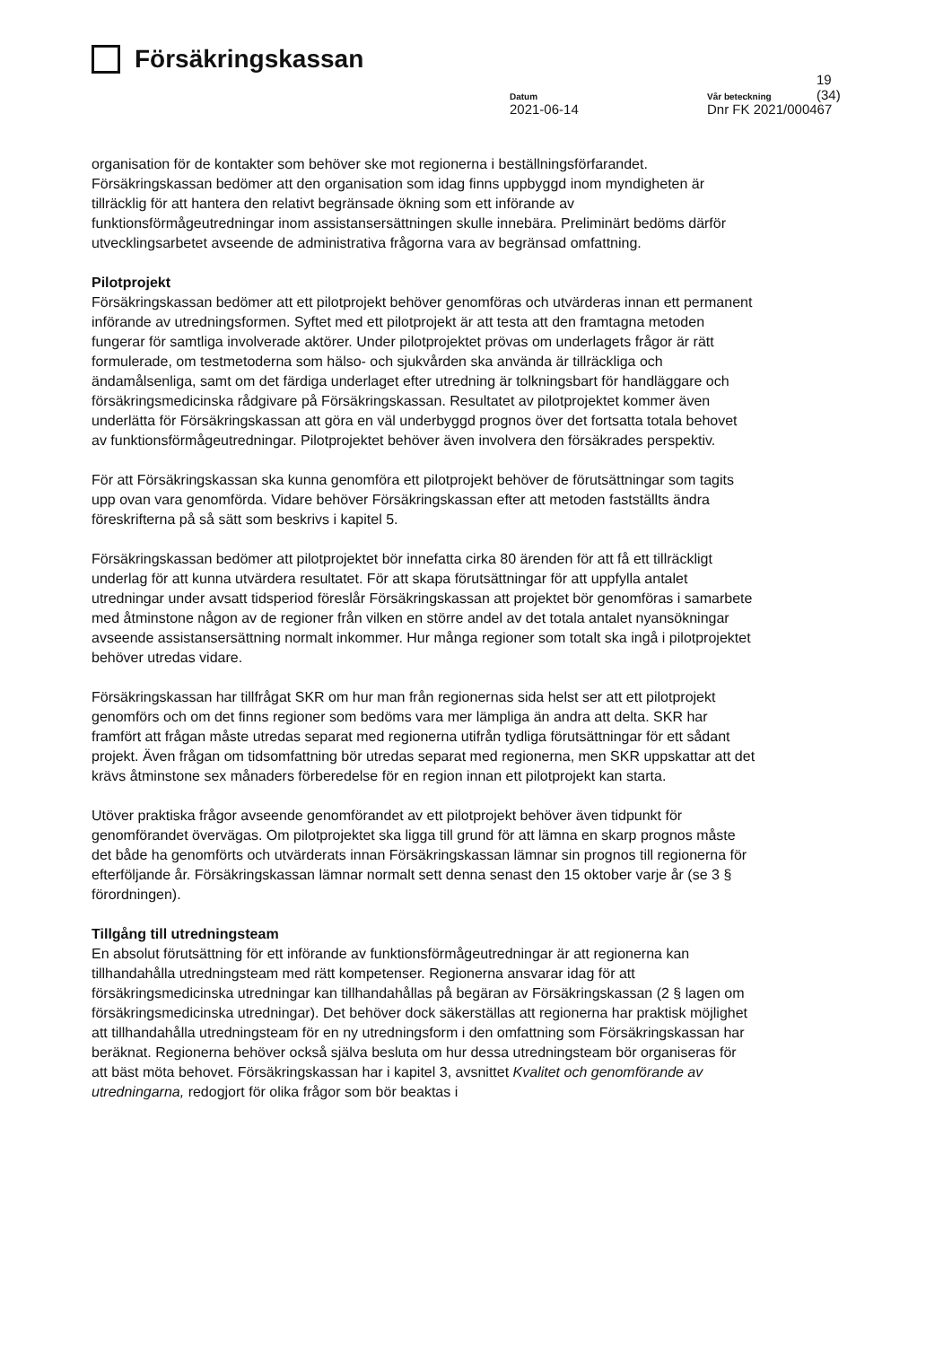Försäkringskassan
19 (34)
Datum
2021-06-14
Vår beteckning
Dnr FK 2021/000467
organisation för de kontakter som behöver ske mot regionerna i beställningsförfarandet. Försäkringskassan bedömer att den organisation som idag finns uppbyggd inom myndigheten är tillräcklig för att hantera den relativt begränsade ökning som ett införande av funktionsförmågeutredningar inom assistansersättningen skulle innebära. Preliminärt bedöms därför utvecklingsarbetet avseende de administrativa frågorna vara av begränsad omfattning.
Pilotprojekt
Försäkringskassan bedömer att ett pilotprojekt behöver genomföras och utvärderas innan ett permanent införande av utredningsformen. Syftet med ett pilotprojekt är att testa att den framtagna metoden fungerar för samtliga involverade aktörer. Under pilotprojektet prövas om underlagets frågor är rätt formulerade, om testmetoderna som hälso- och sjukvården ska använda är tillräckliga och ändamålsenliga, samt om det färdiga underlaget efter utredning är tolkningsbart för handläggare och försäkringsmedicinska rådgivare på Försäkringskassan. Resultatet av pilotprojektet kommer även underlätta för Försäkringskassan att göra en väl underbyggd prognos över det fortsatta totala behovet av funktionsförmågeutredningar. Pilotprojektet behöver även involvera den försäkrades perspektiv.
För att Försäkringskassan ska kunna genomföra ett pilotprojekt behöver de förutsättningar som tagits upp ovan vara genomförda. Vidare behöver Försäkringskassan efter att metoden fastställts ändra föreskrifterna på så sätt som beskrivs i kapitel 5.
Försäkringskassan bedömer att pilotprojektet bör innefatta cirka 80 ärenden för att få ett tillräckligt underlag för att kunna utvärdera resultatet. För att skapa förutsättningar för att uppfylla antalet utredningar under avsatt tidsperiod föreslår Försäkringskassan att projektet bör genomföras i samarbete med åtminstone någon av de regioner från vilken en större andel av det totala antalet nyansökningar avseende assistansersättning normalt inkommer. Hur många regioner som totalt ska ingå i pilotprojektet behöver utredas vidare.
Försäkringskassan har tillfrågat SKR om hur man från regionernas sida helst ser att ett pilotprojekt genomförs och om det finns regioner som bedöms vara mer lämpliga än andra att delta. SKR har framfört att frågan måste utredas separat med regionerna utifrån tydliga förutsättningar för ett sådant projekt. Även frågan om tidsomfattning bör utredas separat med regionerna, men SKR uppskattar att det krävs åtminstone sex månaders förberedelse för en region innan ett pilotprojekt kan starta.
Utöver praktiska frågor avseende genomförandet av ett pilotprojekt behöver även tidpunkt för genomförandet övervägas. Om pilotprojektet ska ligga till grund för att lämna en skarp prognos måste det både ha genomförts och utvärderats innan Försäkringskassan lämnar sin prognos till regionerna för efterföljande år. Försäkringskassan lämnar normalt sett denna senast den 15 oktober varje år (se 3 § förordningen).
Tillgång till utredningsteam
En absolut förutsättning för ett införande av funktionsförmågeutredningar är att regionerna kan tillhandahålla utredningsteam med rätt kompetenser. Regionerna ansvarar idag för att försäkringsmedicinska utredningar kan tillhandahållas på begäran av Försäkringskassan (2 § lagen om försäkringsmedicinska utredningar). Det behöver dock säkerställas att regionerna har praktisk möjlighet att tillhandahålla utredningsteam för en ny utredningsform i den omfattning som Försäkringskassan har beräknat. Regionerna behöver också själva besluta om hur dessa utredningsteam bör organiseras för att bäst möta behovet. Försäkringskassan har i kapitel 3, avsnittet Kvalitet och genomförande av utredningarna, redogjort för olika frågor som bör beaktas i